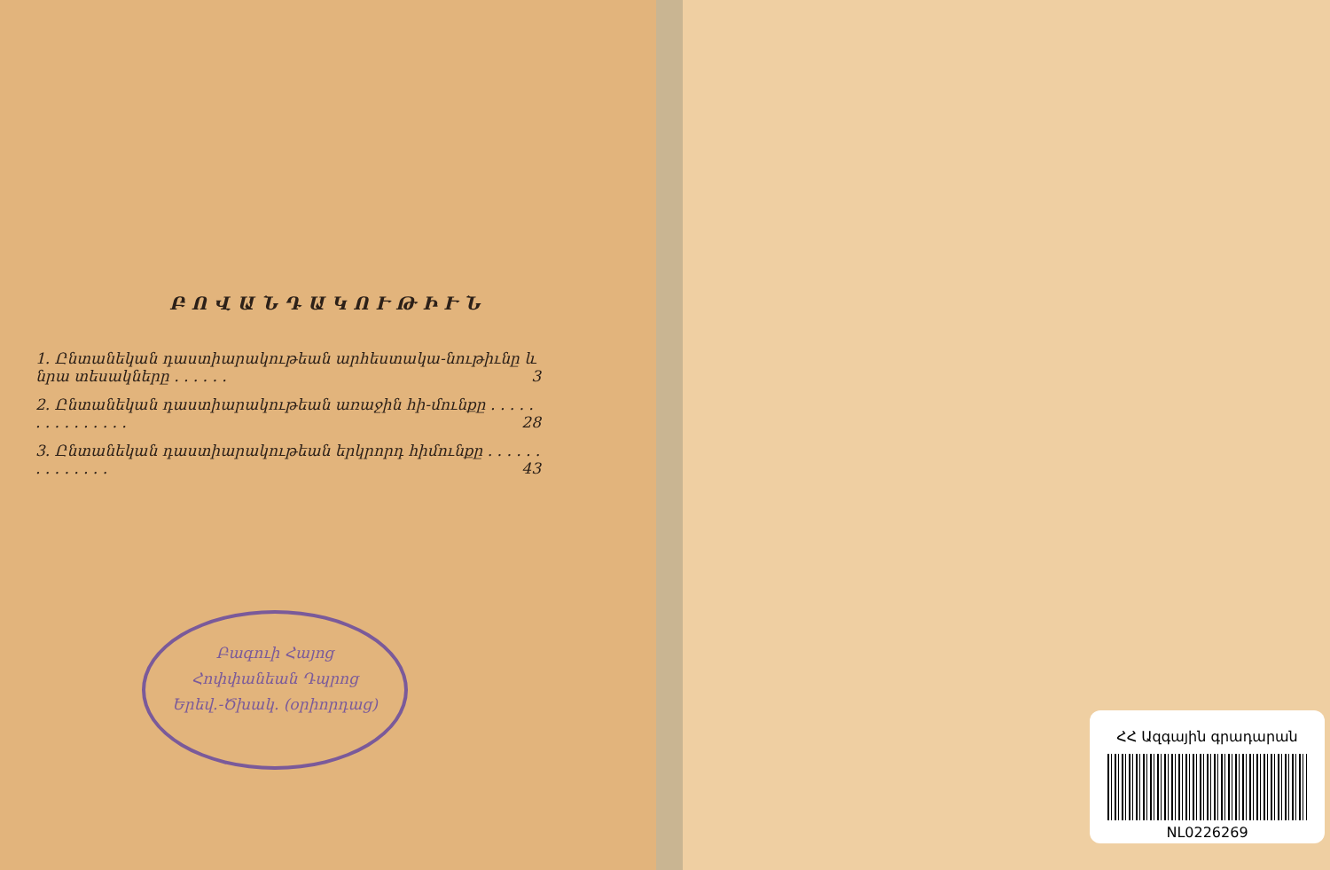ԲՈՎԱՆԴԱԿՈՒԹԻՒՆ
1. Ընտանեկան դաստիարակութեան արհեստակա-նութիւնը և նրա տեսակները . . . . . . 3
2. Ընտանեկան դաստիարակութեան առաջին հի-մունքը . . . . . . . . . . . . . . . 28
3. Ընտանեկան դաստիարակութեան երկրորդ հիմունքը . . . . . . . . . . . . . . 43
Բագուի Հայոց
Հոփփանեան Դպրոց
Երեվ.-Ծխակ. (օրիորդաց)
ՀՀ Ազգային գրադարան
NL0226269